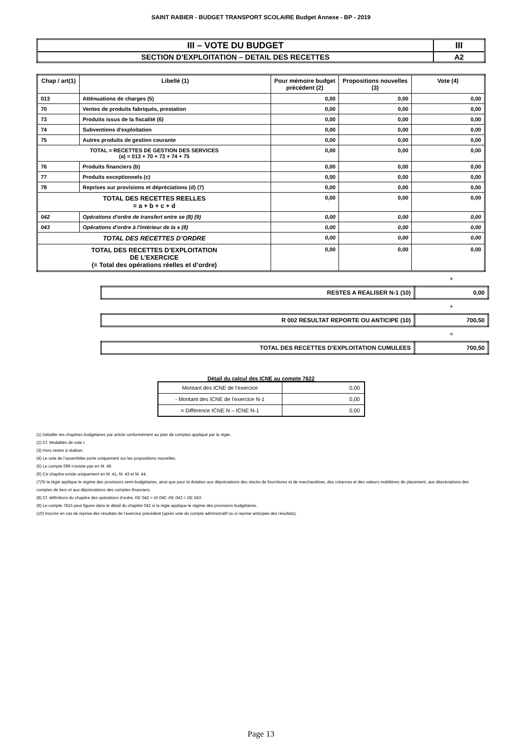SAINT RABIER - BUDGET TRANSPORT SCOLAIRE Budget Annexe - BP - 2019
| III – VOTE DU BUDGET | III |
| SECTION D’EXPLOITATION – DETAIL DES RECETTES | A2 |
| Chap / art(1) | Libellé (1) | Pour mémoire budget précédent (2) | Propositions nouvelles (3) | Vote (4) |
| --- | --- | --- | --- | --- |
| 013 | Atténuations de charges (5) | 0,00 | 0,00 | 0,00 |
| 70 | Ventes de produits fabriqués, prestation | 0,00 | 0,00 | 0,00 |
| 73 | Produits issus de la fiscalité (6) | 0,00 | 0,00 | 0,00 |
| 74 | Subventions d'exploitation | 0,00 | 0,00 | 0,00 |
| 75 | Autres produits de gestion courante | 0,00 | 0,00 | 0,00 |
| TOTAL = RECETTES DE GESTION DES SERVICES (a) = 013 + 70 + 73 + 74 + 75 | | 0,00 | 0,00 | 0,00 |
| 76 | Produits financiers (b) | 0,00 | 0,00 | 0,00 |
| 77 | Produits exceptionnels (c) | 0,00 | 0,00 | 0,00 |
| 78 | Reprises sur provisions et dépréciations (d) (7) | 0,00 | 0,00 | 0,00 |
| TOTAL DES RECETTES REELLES = a + b + c + d | | 0,00 | 0,00 | 0,00 |
| 042 | Opérations d'ordre de transfert entre se (8) (9) | 0,00 | 0,00 | 0,00 |
| 043 | Opérations d'ordre à l'intérieur de la s (8) | 0,00 | 0,00 | 0,00 |
| TOTAL DES RECETTES D’ORDRE | | 0,00 | 0,00 | 0,00 |
| TOTAL DES RECETTES D’EXPLOITATION DE L’EXERCICE (= Total des opérations réelles et d’ordre) | | 0,00 | 0,00 | 0,00 |
| | + |
| RESTES A REALISER N-1 (10) | 0,00 |
| | + |
| R 002 RESULTAT REPORTE OU ANTICIPE (10) | 700,50 |
| | = |
| TOTAL DES RECETTES D’EXPLOITATION CUMULEES | 700,50 |
Détail du calcul des ICNE au compte 7622
| Montant des ICNE de l’exercice | 0,00 |
| - Montant des ICNE de l’exercice N-1 | 0,00 |
| = Différence ICNE N – ICNE N-1 | 0,00 |
(1) Détailler les chapitres budgétaires par article conformément au plan de comptes appliqué par la régie.
(2) Cf. Modalités de vote I.
(3) Hors restes à réaliser.
(4) Le vote de l’assemblée porte uniquement sur les propositions nouvelles.
(5) Le compte 699 n’existe pas en M. 49.
(6) Ce chapitre existe uniquement en M. 41, M. 43 et M. 44.
(7)Si la régie applique le régime des provisions semi-budgétaires, ainsi que pour la dotation aux dépréciations des stocks de fournitures et de marchandises, des créances et des valeurs mobilières de placement, aux dépréciations des comptes de tiers et aux dépréciations des comptes financiers.
(8) Cf. définitions du chapitre des opérations d’ordre, RE 042 = DI 040, RE 043 = DE 043.
(9) Le compte 7815 peut figurer dans le détail du chapitre 042 si la régie applique le régime des provisions budgétaires.
(10) Inscrire en cas de reprise des résultats de l’exercice précédent (après vote du compte administratif ou si reprise anticipée des résultats).
Page 13